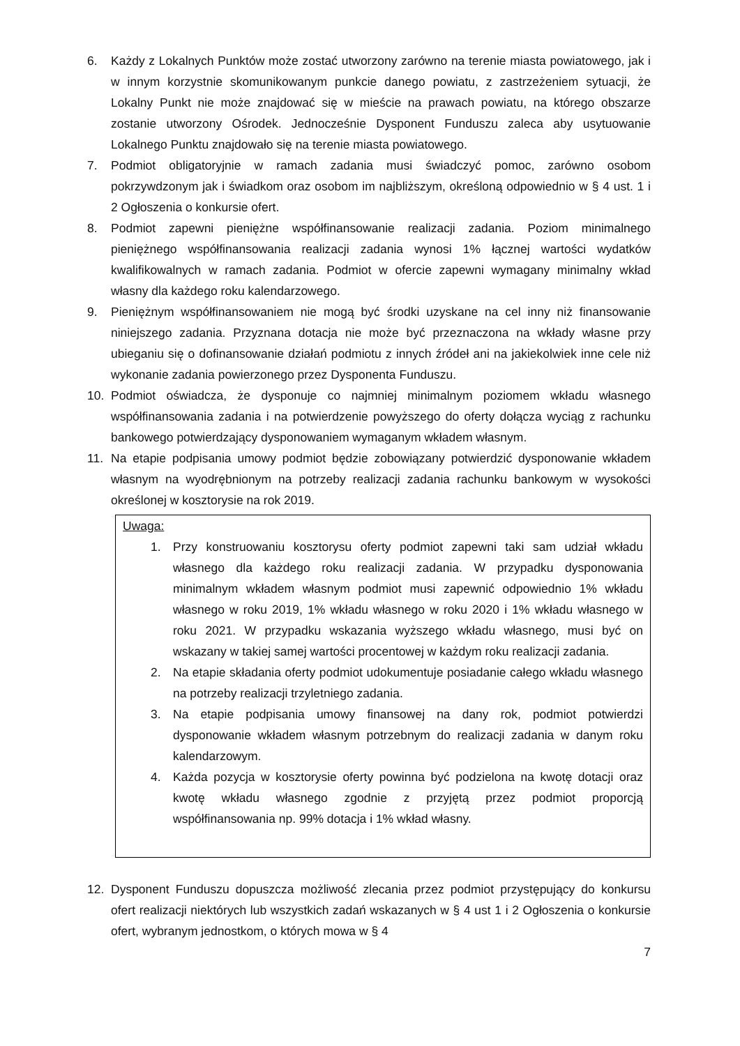6. Każdy z Lokalnych Punktów może zostać utworzony zarówno na terenie miasta powiatowego, jak i w innym korzystnie skomunikowanym punkcie danego powiatu, z zastrzeżeniem sytuacji, że Lokalny Punkt nie może znajdować się w mieście na prawach powiatu, na którego obszarze zostanie utworzony Ośrodek. Jednocześnie Dysponent Funduszu zaleca aby usytuowanie Lokalnego Punktu znajdowało się na terenie miasta powiatowego.
7. Podmiot obligatoryjnie w ramach zadania musi świadczyć pomoc, zarówno osobom pokrzywdzonym jak i świadkom oraz osobom im najbliższym, określoną odpowiednio w § 4 ust. 1 i 2 Ogłoszenia o konkursie ofert.
8. Podmiot zapewni pieniężne współfinansowanie realizacji zadania. Poziom minimalnego pieniężnego współfinansowania realizacji zadania wynosi 1% łącznej wartości wydatków kwalifikowalnych w ramach zadania. Podmiot w ofercie zapewni wymagany minimalny wkład własny dla każdego roku kalendarzowego.
9. Pieniężnym współfinansowaniem nie mogą być środki uzyskane na cel inny niż finansowanie niniejszego zadania. Przyznana dotacja nie może być przeznaczona na wkłady własne przy ubieganiu się o dofinansowanie działań podmiotu z innych źródeł ani na jakiekolwiek inne cele niż wykonanie zadania powierzonego przez Dysponenta Funduszu.
10. Podmiot oświadcza, że dysponuje co najmniej minimalnym poziomem wkładu własnego współfinansowania zadania i na potwierdzenie powyższego do oferty dołącza wyciąg z rachunku bankowego potwierdzający dysponowaniem wymaganym wkładem własnym.
11. Na etapie podpisania umowy podmiot będzie zobowiązany potwierdzić dysponowanie wkładem własnym na wyodrębnionym na potrzeby realizacji zadania rachunku bankowym w wysokości określonej w kosztorysie na rok 2019.
Uwaga:
1. Przy konstruowaniu kosztorysu oferty podmiot zapewni taki sam udział wkładu własnego dla każdego roku realizacji zadania. W przypadku dysponowania minimalnym wkładem własnym podmiot musi zapewnić odpowiednio 1% wkładu własnego w roku 2019, 1% wkładu własnego w roku 2020 i 1% wkładu własnego w roku 2021. W przypadku wskazania wyższego wkładu własnego, musi być on wskazany w takiej samej wartości procentowej w każdym roku realizacji zadania.
2. Na etapie składania oferty podmiot udokumentuje posiadanie całego wkładu własnego na potrzeby realizacji trzyletniego zadania.
3. Na etapie podpisania umowy finansowej na dany rok, podmiot potwierdzi dysponowanie wkładem własnym potrzebnym do realizacji zadania w danym roku kalendarzowym.
4. Każda pozycja w kosztorysie oferty powinna być podzielona na kwotę dotacji oraz kwotę wkładu własnego zgodnie z przyjętą przez podmiot proporcją współfinansowania np. 99% dotacja i 1% wkład własny.
12. Dysponent Funduszu dopuszcza możliwość zlecania przez podmiot przystępujący do konkursu ofert realizacji niektórych lub wszystkich zadań wskazanych w § 4 ust 1 i 2 Ogłoszenia o konkursie ofert, wybranym jednostkom, o których mowa w § 4
7